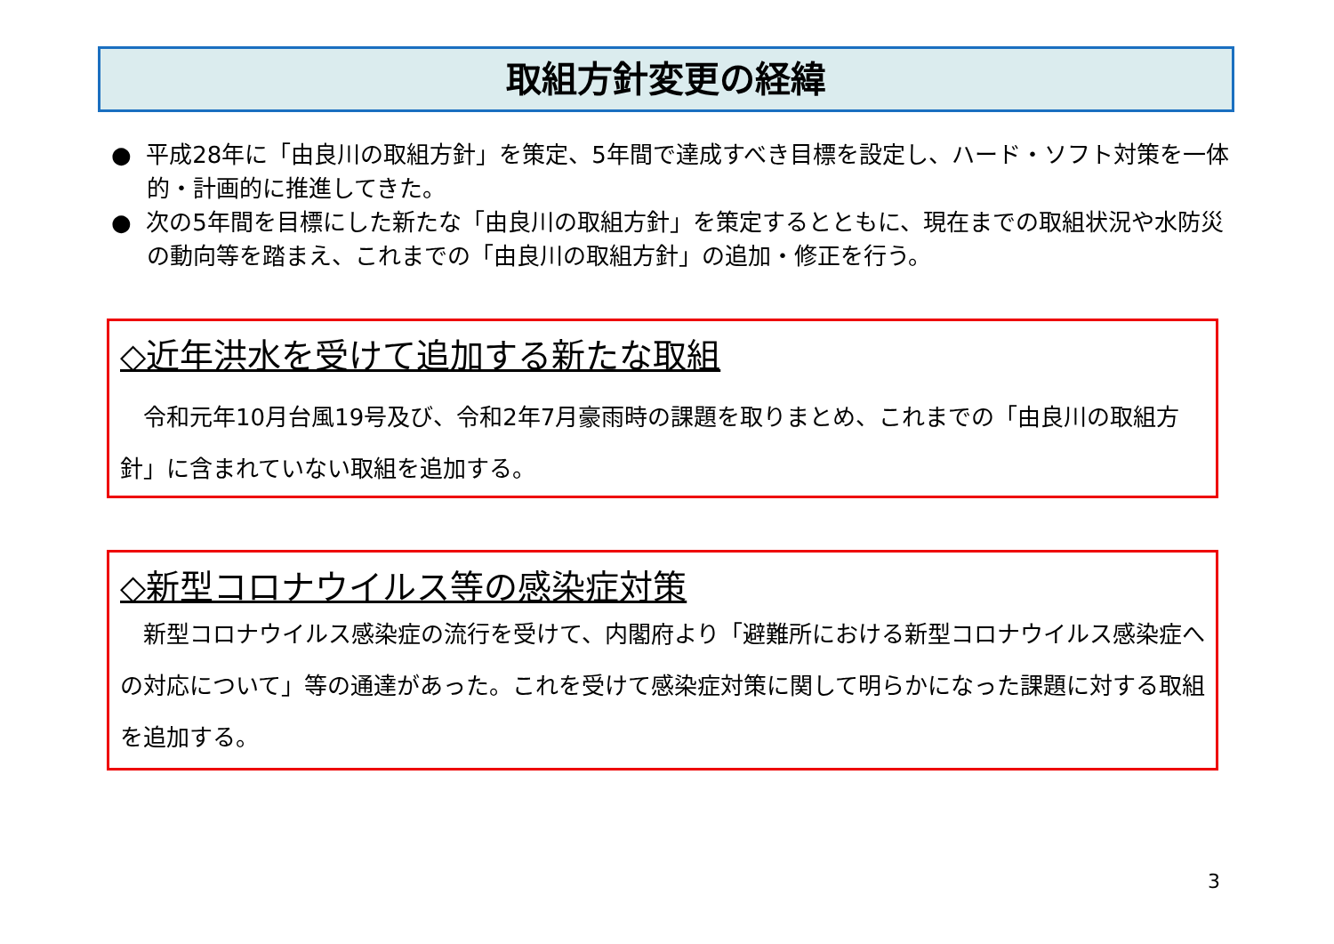取組方針変更の経緯
● 平成28年に「由良川の取組方針」を策定、5年間で達成すべき目標を設定し、ハード・ソフト対策を一体的・計画的に推進してきた。
● 次の5年間を目標にした新たな「由良川の取組方針」を策定するとともに、現在までの取組状況や水防災の動向等を踏まえ、これまでの「由良川の取組方針」の追加・修正を行う。
◇近年洪水を受けて追加する新たな取組
　令和元年10月台風19号及び、令和2年7月豪雨時の課題を取りまとめ、これまでの「由良川の取組方針」に含まれていない取組を追加する。
◇新型コロナウイルス等の感染症対策
　新型コロナウイルス感染症の流行を受けて、内閣府より「避難所における新型コロナウイルス感染症への対応について」等の通達があった。これを受けて感染症対策に関して明らかになった課題に対する取組を追加する。
3